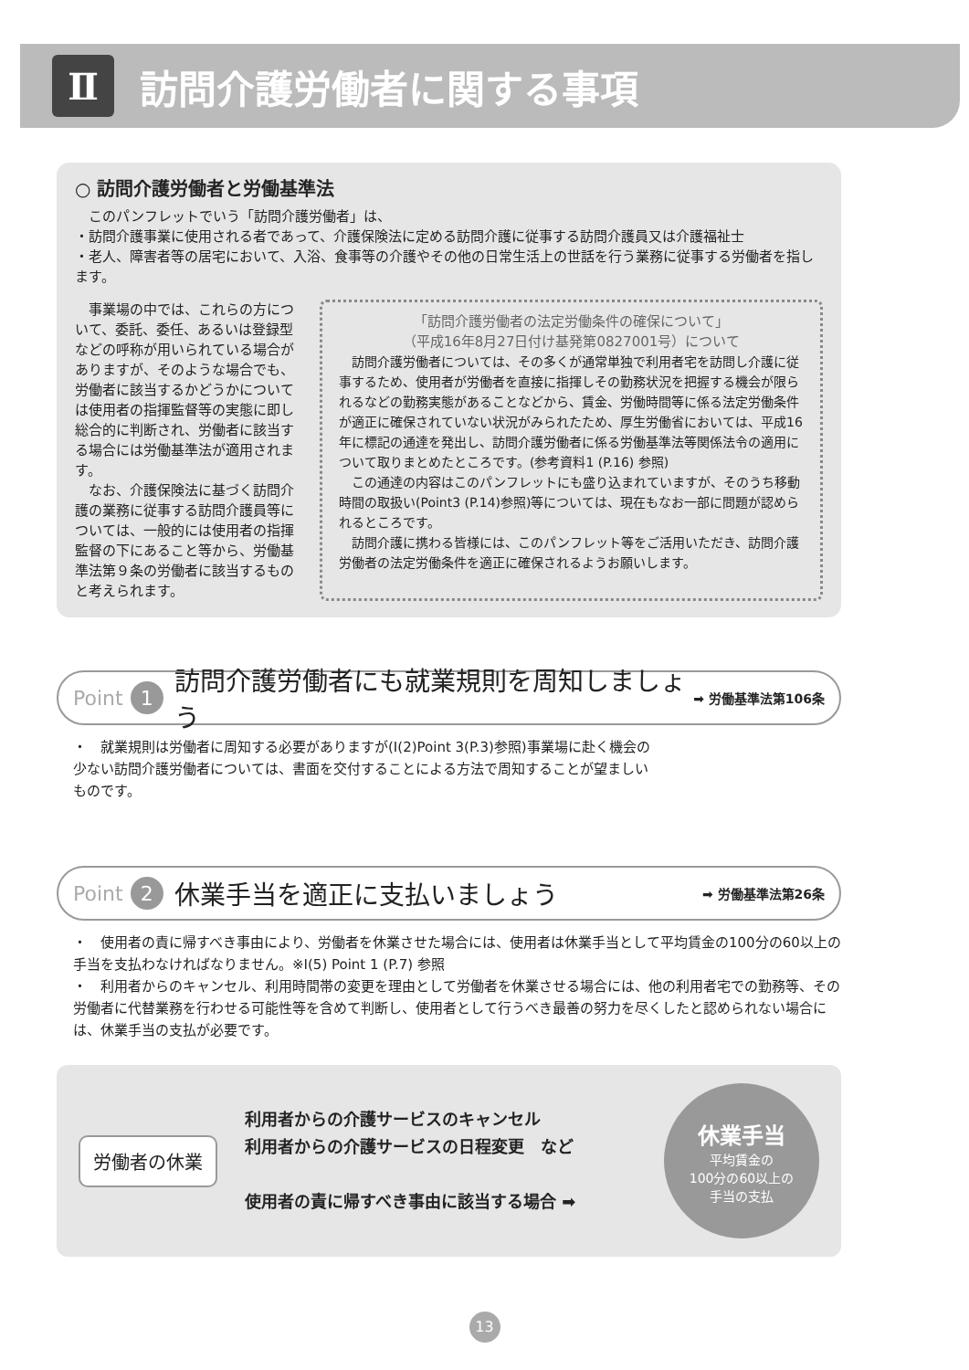Ⅱ
訪問介護労働者に関する事項
○ 訪問介護労働者と労働基準法
　このパンフレットでいう「訪問介護労働者」は、
・訪問介護事業に使用される者であって、介護保険法に定める訪問介護に従事する訪問介護員又は介護福祉士
・老人、障害者等の居宅において、入浴、食事等の介護やその他の日常生活上の世話を行う業務に従事する労働者を指します。
　事業場の中では、これらの方について、委託、委任、あるいは登録型などの呼称が用いられている場合がありますが、そのような場合でも、労働者に該当するかどうかについては使用者の指揮監督等の実態に即し総合的に判断され、労働者に該当する場合には労働基準法が適用されます。
　なお、介護保険法に基づく訪問介護の業務に従事する訪問介護員等については、一般的には使用者の指揮監督の下にあること等から、労働基準法第９条の労働者に該当するものと考えられます。
「訪問介護労働者の法定労働条件の確保について」
（平成16年8月27日付け基発第0827001号）について
　訪問介護労働者については、その多くが通常単独で利用者宅を訪問し介護に従事するため、使用者が労働者を直接に指揮しその勤務状況を把握する機会が限られるなどの勤務実態があることなどから、賃金、労働時間等に係る法定労働条件が適正に確保されていない状況がみられたため、厚生労働省においては、平成16年に標記の通達を発出し、訪問介護労働者に係る労働基準法等関係法令の適用について取りまとめたところです。(参考資料1 (P.16) 参照)
　この通達の内容はこのパンフレットにも盛り込まれていますが、そのうち移動時間の取扱い(Point3 (P.14)参照)等については、現在もなお一部に問題が認められるところです。
　訪問介護に携わる皆様には、このパンフレット等をご活用いただき、訪問介護労働者の法定労働条件を適正に確保されるようお願いします。
Point 1 訪問介護労働者にも就業規則を周知しましょう ➡ 労働基準法第106条
・　就業規則は労働者に周知する必要がありますが(Ⅰ(2)Point 3(P.3)参照)事業場に赴く機会の少ない訪問介護労働者については、書面を交付することによる方法で周知することが望ましいものです。
Point 2 休業手当を適正に支払いましょう ➡ 労働基準法第26条
・　使用者の責に帰すべき事由により、労働者を休業させた場合には、使用者は休業手当として平均賃金の100分の60以上の手当を支払わなければなりません。※Ⅰ(5) Point 1 (P.7) 参照
・　利用者からのキャンセル、利用時間帯の変更を理由として労働者を休業させる場合には、他の利用者宅での勤務等、その労働者に代替業務を行わせる可能性等を含めて判断し、使用者として行うべき最善の努力を尽くしたと認められない場合には、休業手当の支払が必要です。
労働者の休業
利用者からの介護サービスのキャンセル
利用者からの介護サービスの日程変更　など
使用者の責に帰すべき事由に該当する場合 ➡
休業手当
平均賃金の
100分の60以上の
手当の支払
13